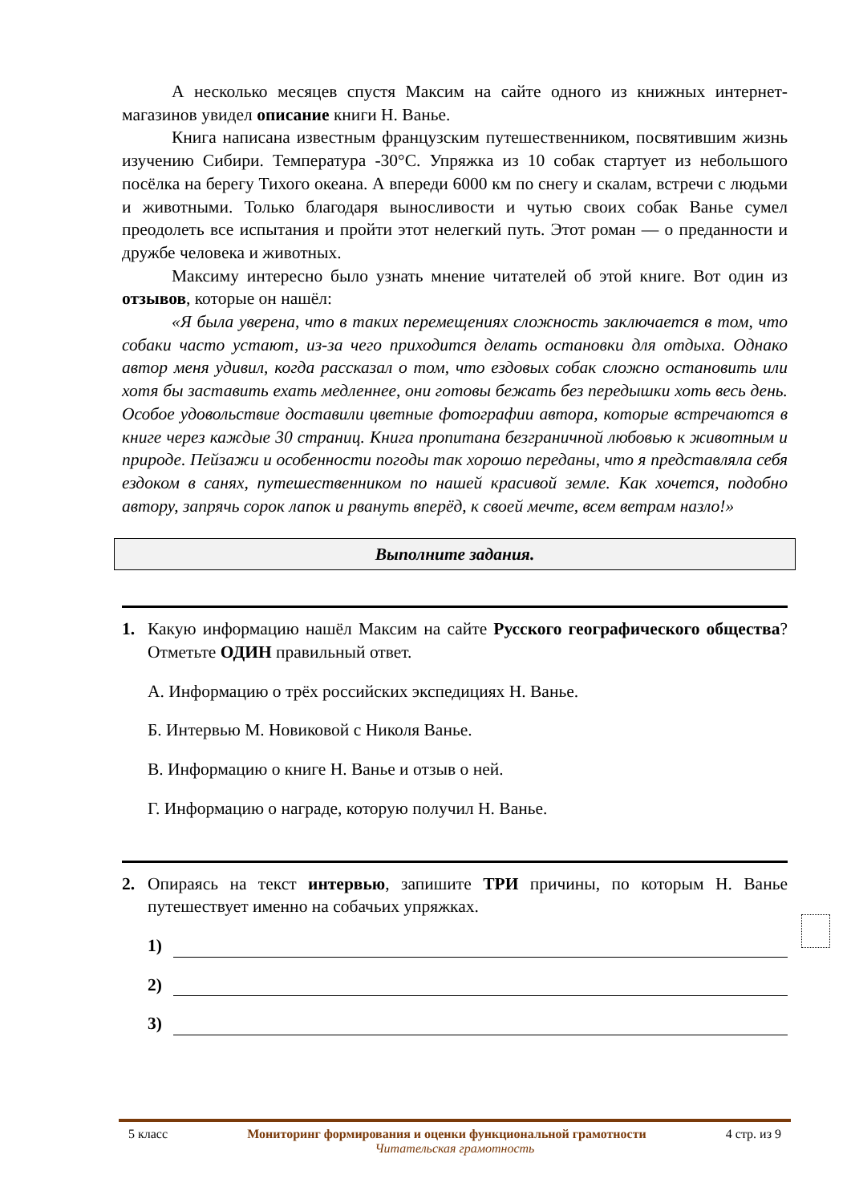А несколько месяцев спустя Максим на сайте одного из книжных интернет-магазинов увидел описание книги Н. Ванье.
Книга написана известным французским путешественником, посвятившим жизнь изучению Сибири. Температура -30°С. Упряжка из 10 собак стартует из небольшого посёлка на берегу Тихого океана. А впереди 6000 км по снегу и скалам, встречи с людьми и животными. Только благодаря выносливости и чутью своих собак Ванье сумел преодолеть все испытания и пройти этот нелегкий путь. Этот роман — о преданности и дружбе человека и животных.
Максиму интересно было узнать мнение читателей об этой книге. Вот один из отзывов, которые он нашёл:
«Я была уверена, что в таких перемещениях сложность заключается в том, что собаки часто устают, из-за чего приходится делать остановки для отдыха. Однако автор меня удивил, когда рассказал о том, что ездовых собак сложно остановить или хотя бы заставить ехать медленнее, они готовы бежать без передышки хоть весь день. Особое удовольствие доставили цветные фотографии автора, которые встречаются в книге через каждые 30 страниц. Книга пропитана безграничной любовью к животным и природе. Пейзажи и особенности погоды так хорошо переданы, что я представляла себя ездоком в санях, путешественником по нашей красивой земле. Как хочется, подобно автору, запрячь сорок лапок и рвануть вперёд, к своей мечте, всем ветрам назло!»
Выполните задания.
1. Какую информацию нашёл Максим на сайте Русского географического общества? Отметьте ОДИН правильный ответ.
А. Информацию о трёх российских экспедициях Н. Ванье.
Б. Интервью М. Новиковой с Николя Ванье.
В. Информацию о книге Н. Ванье и отзыв о ней.
Г. Информацию о награде, которую получил Н. Ванье.
2. Опираясь на текст интервью, запишите ТРИ причины, по которым Н. Ванье путешествует именно на собачьих упряжках.
1)
2)
3)
5 класс Мониторинг формирования и оценки функциональной грамотности 4 стр. из 9
Читательская грамотность